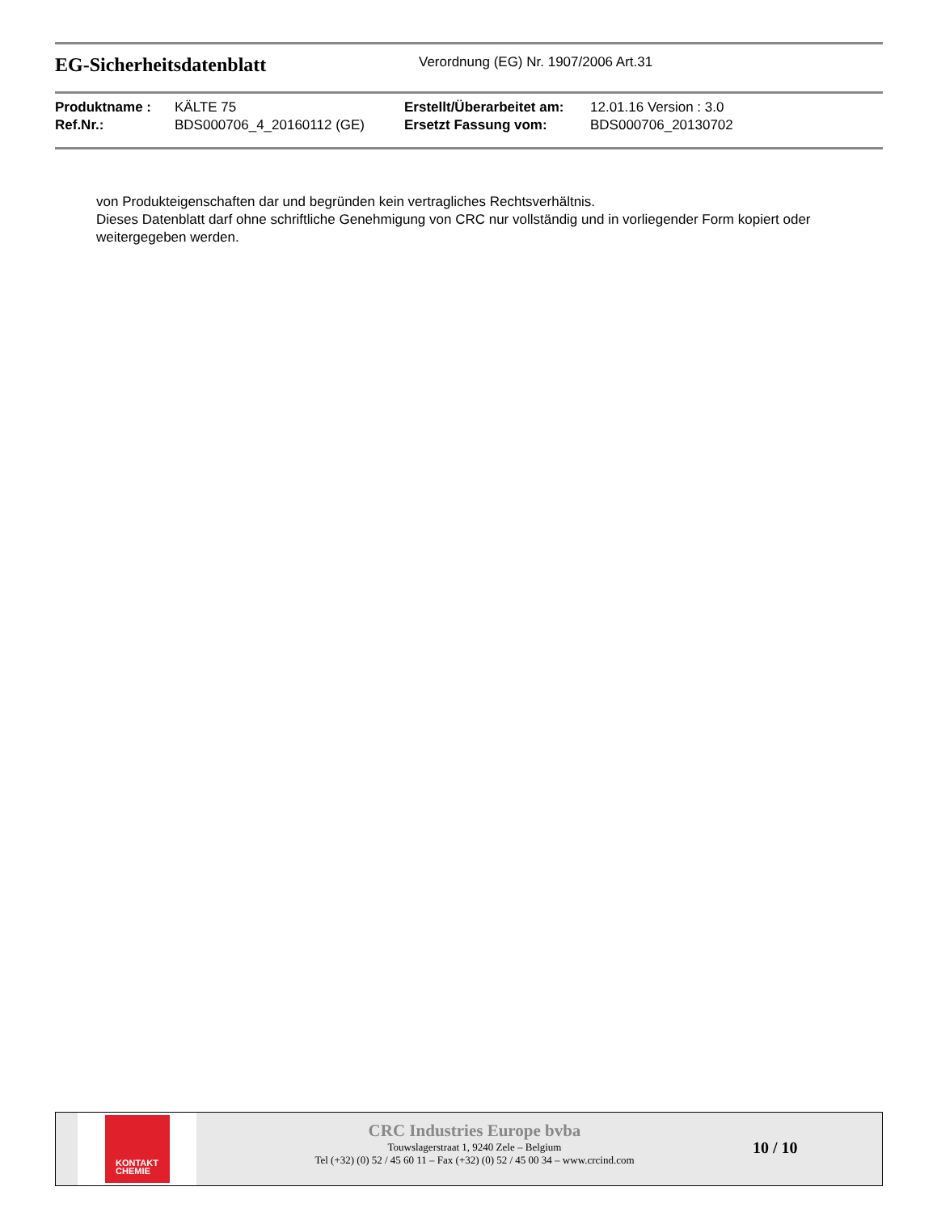EG-Sicherheitsdatenblatt
Verordnung (EG) Nr. 1907/2006 Art.31
| Produktname : | KÄLTE 75 | Erstellt/Überarbeitet am: | 12.01.16 Version : 3.0 |
| Ref.Nr.: | BDS000706_4_20160112 (GE) | Ersetzt Fassung vom: | BDS000706_20130702 |
von Produkteigenschaften dar und begründen kein vertragliches Rechtsverhältnis.
Dieses Datenblatt darf ohne schriftliche Genehmigung von CRC nur vollständig und in vorliegender Form kopiert oder weitergegeben werden.
KONTAKT
CHEMIE
CRC Industries Europe bvba
Touwslagerstraat 1, 9240 Zele – Belgium
Tel (+32) (0) 52 / 45 60 11 – Fax (+32) (0) 52 / 45 00 34 – www.crcind.com
10 / 10